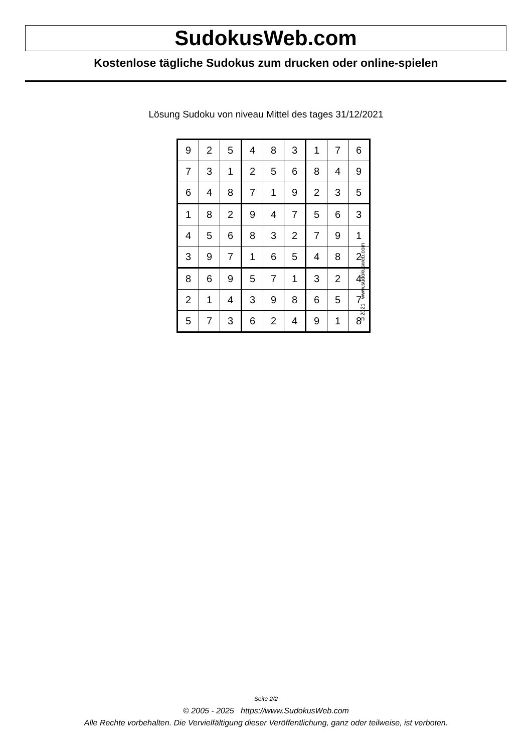SudokusWeb.com
Kostenlose tägliche Sudokus zum drucken oder online-spielen
Lösung Sudoku von niveau Mittel des tages 31/12/2021
| 9 | 2 | 5 | 4 | 8 | 3 | 1 | 7 | 6 |
| 7 | 3 | 1 | 2 | 5 | 6 | 8 | 4 | 9 |
| 6 | 4 | 8 | 7 | 1 | 9 | 2 | 3 | 5 |
| 1 | 8 | 2 | 9 | 4 | 7 | 5 | 6 | 3 |
| 4 | 5 | 6 | 8 | 3 | 2 | 7 | 9 | 1 |
| 3 | 9 | 7 | 1 | 6 | 5 | 4 | 8 | 2 |
| 8 | 6 | 9 | 5 | 7 | 1 | 3 | 2 | 4 |
| 2 | 1 | 4 | 3 | 9 | 8 | 6 | 5 | 7 |
| 5 | 7 | 3 | 6 | 2 | 4 | 9 | 1 | 8 |
© 2021 www.sudokusweb.com
Seite 2/2
© 2005 - 2025 https://www.SudokusWeb.com
Alle Rechte vorbehalten. Die Vervielfältigung dieser Veröffentlichung, ganz oder teilweise, ist verboten.